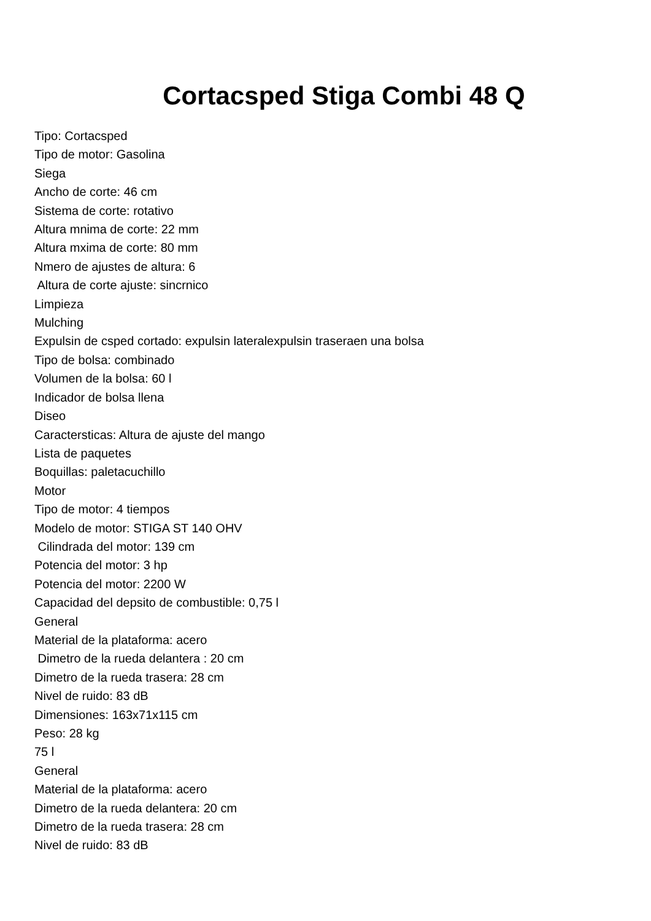Cortacsped Stiga Combi 48 Q
Tipo: Cortacsped Tipo de motor: Gasolina Siega Ancho de corte: 46 cm Sistema de corte: rotativo Altura mnima de corte: 22 mm Altura mxima de corte: 80 mm Nmero de ajustes de altura: 6 Altura de corte ajuste: sincrnico Limpieza Mulching Expulsin de csped cortado: expulsin lateralexpulsin traseraen una bolsa Tipo de bolsa: combinado Volumen de la bolsa: 60 l Indicador de bolsa llena Diseo Caractersticas: Altura de ajuste del mango Lista de paquetes Boquillas: paletacuchillo Motor Tipo de motor: 4 tiempos Modelo de motor: STIGA ST 140 OHV Cilindrada del motor: 139 cm Potencia del motor: 3 hp Potencia del motor: 2200 W Capacidad del depsito de combustible: 0,75 l General Material de la plataforma: acero Dimetro de la rueda delantera : 20 cm Dimetro de la rueda trasera: 28 cm Nivel de ruido: 83 dB Dimensiones: 163x71x115 cm Peso: 28 kg 75 l General Material de la plataforma: acero Dimetro de la rueda delantera: 20 cm Dimetro de la rueda trasera: 28 cm Nivel de ruido: 83 dB